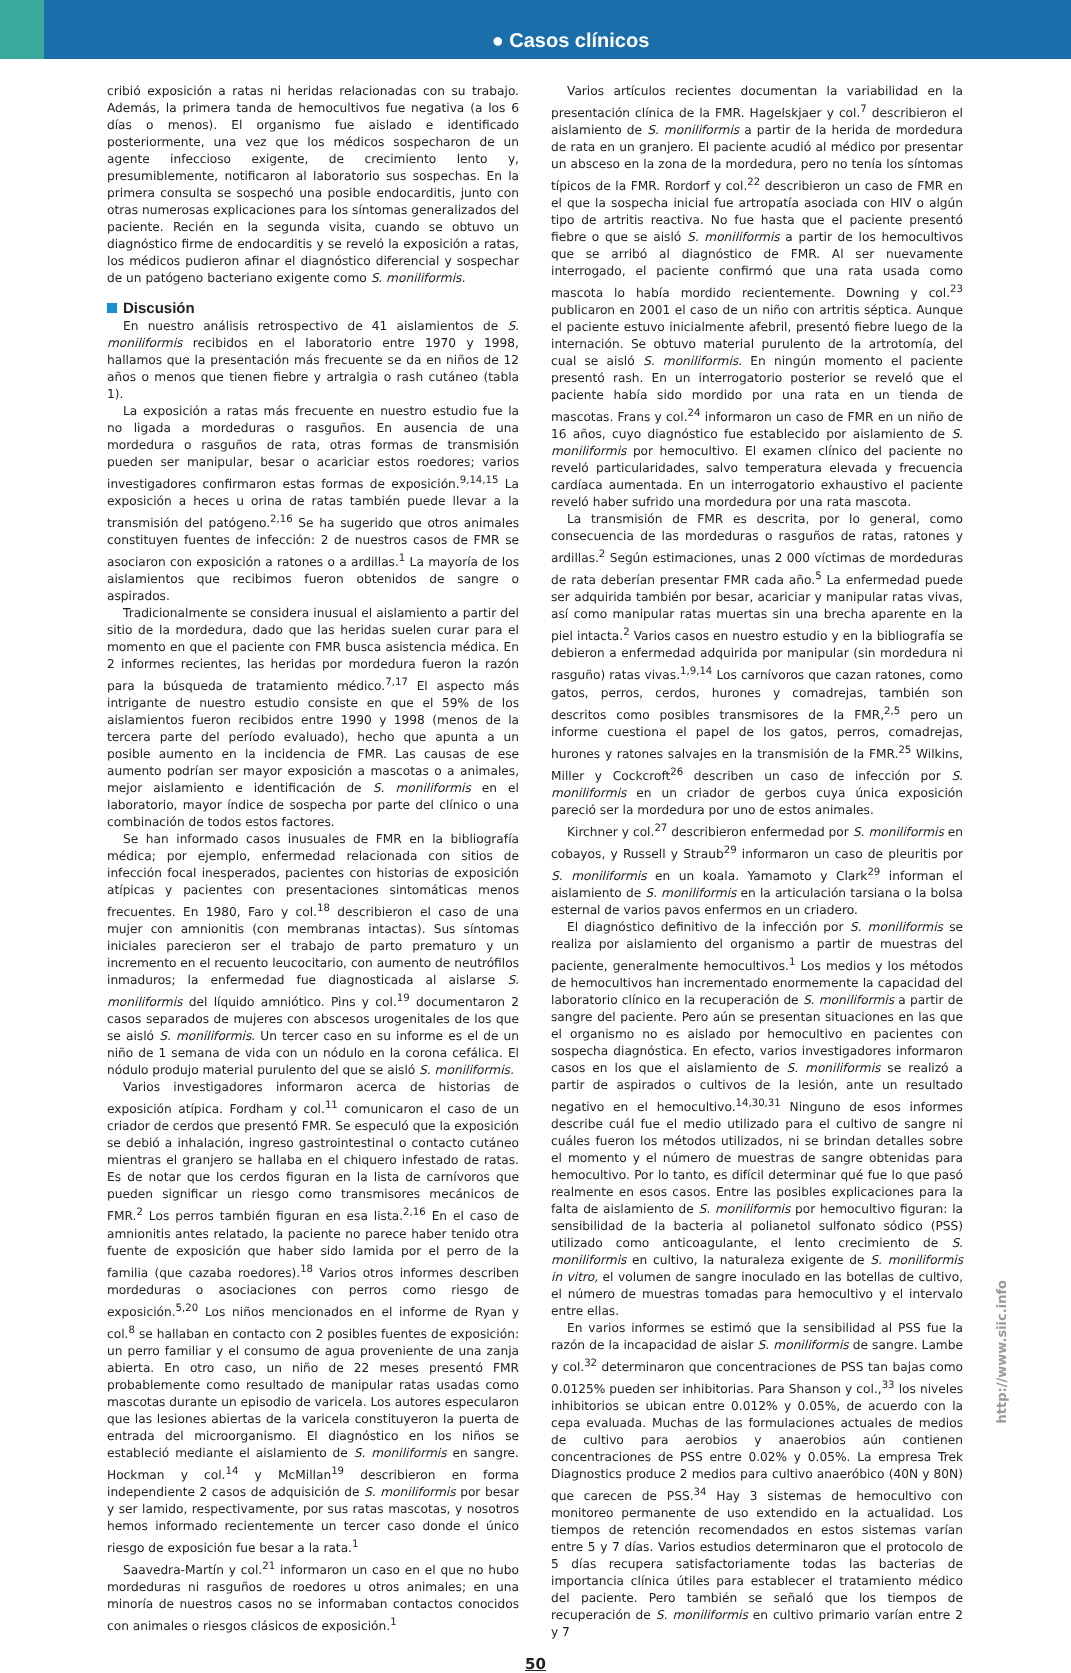● Casos clínicos
cribió exposición a ratas ni heridas relacionadas con su trabajo. Además, la primera tanda de hemocultivos fue negativa (a los 6 días o menos). El organismo fue aislado e identificado posteriormente, una vez que los médicos sospecharon de un agente infeccioso exigente, de crecimiento lento y, presumiblemente, notificaron al laboratorio sus sospechas. En la primera consulta se sospechó una posible endocarditis, junto con otras numerosas explicaciones para los síntomas generalizados del paciente. Recién en la segunda visita, cuando se obtuvo un diagnóstico firme de endocarditis y se reveló la exposición a ratas, los médicos pudieron afinar el diagnóstico diferencial y sospechar de un patógeno bacteriano exigente como S. moniliformis.
Discusión
En nuestro análisis retrospectivo de 41 aislamientos de S. moniliformis recibidos en el laboratorio entre 1970 y 1998, hallamos que la presentación más frecuente se da en niños de 12 años o menos que tienen fiebre y artralgia o rash cutáneo (tabla 1).
La exposición a ratas más frecuente en nuestro estudio fue la no ligada a mordeduras o rasguños. En ausencia de una mordedura o rasguños de rata, otras formas de transmisión pueden ser manipular, besar o acariciar estos roedores; varios investigadores confirmaron estas formas de exposición.<sup>9,14,15</sup> La exposición a heces u orina de ratas también puede llevar a la transmisión del patógeno.<sup>2,16</sup> Se ha sugerido que otros animales constituyen fuentes de infección: 2 de nuestros casos de FMR se asociaron con exposición a ratones o a ardillas.<sup>1</sup> La mayoría de los aislamientos que recibimos fueron obtenidos de sangre o aspirados.
Tradicionalmente se considera inusual el aislamiento a partir del sitio de la mordedura, dado que las heridas suelen curar para el momento en que el paciente con FMR busca asistencia médica. En 2 informes recientes, las heridas por mordedura fueron la razón para la búsqueda de tratamiento médico.<sup>7,17</sup> El aspecto más intrigante de nuestro estudio consiste en que el 59% de los aislamientos fueron recibidos entre 1990 y 1998 (menos de la tercera parte del período evaluado), hecho que apunta a un posible aumento en la incidencia de FMR. Las causas de ese aumento podrían ser mayor exposición a mascotas o a animales, mejor aislamiento e identificación de S. moniliformis en el laboratorio, mayor índice de sospecha por parte del clínico o una combinación de todos estos factores.
Se han informado casos inusuales de FMR en la bibliografía médica; por ejemplo, enfermedad relacionada con sitios de infección focal inesperados, pacientes con historias de exposición atípicas y pacientes con presentaciones sintomáticas menos frecuentes. En 1980, Faro y col.<sup>18</sup> describieron el caso de una mujer con amnionitis (con membranas intactas). Sus síntomas iniciales parecieron ser el trabajo de parto prematuro y un incremento en el recuento leucocitario, con aumento de neutrófilos inmaduros; la enfermedad fue diagnosticada al aislarse S. moniliformis del líquido amniótico. Pins y col.<sup>19</sup> documentaron 2 casos separados de mujeres con abscesos urogenitales de los que se aisló S. moniliformis. Un tercer caso en su informe es el de un niño de 1 semana de vida con un nódulo en la corona cefálica. El nódulo produjo material purulento del que se aisló S. moniliformis.
Varios investigadores informaron acerca de historias de exposición atípica. Fordham y col.<sup>11</sup> comunicaron el caso de un criador de cerdos que presentó FMR. Se especuló que la exposición se debió a inhalación, ingreso gastrointestinal o contacto cutáneo mientras el granjero se hallaba en el chiquero infestado de ratas. Es de notar que los cerdos figuran en la lista de carnívoros que pueden significar un riesgo como transmisores mecánicos de FMR.<sup>2</sup> Los perros también figuran en esa lista.<sup>2,16</sup> En el caso de amnionitis antes relatado, la paciente no parece haber tenido otra fuente de exposición que haber sido lamida por el perro de la familia (que cazaba roedores).<sup>18</sup> Varios otros informes describen mordeduras o asociaciones con perros como riesgo de exposición.<sup>5,20</sup> Los niños mencionados en el informe de Ryan y col.<sup>8</sup> se hallaban en contacto con 2 posibles fuentes de exposición: un perro familiar y el consumo de agua proveniente de una zanja abierta. En otro caso, un niño de 22 meses presentó FMR probablemente como resultado de manipular ratas usadas como mascotas durante un episodio de varicela. Los autores especularon que las lesiones abiertas de la varicela constituyeron la puerta de entrada del microorganismo. El diagnóstico en los niños se estableció mediante el aislamiento de S. moniliformis en sangre. Hockman y col.<sup>14</sup> y McMillan<sup>19</sup> describieron en forma independiente 2 casos de adquisición de S. moniliformis por besar y ser lamido, respectivamente, por sus ratas mascotas, y nosotros hemos informado recientemente un tercer caso donde el único riesgo de exposición fue besar a la rata.<sup>1</sup>
Saavedra-Martín y col.<sup>21</sup> informaron un caso en el que no hubo mordeduras ni rasguños de roedores u otros animales; en una minoría de nuestros casos no se informaban contactos conocidos con animales o riesgos clásicos de exposición.<sup>1</sup>
Varios artículos recientes documentan la variabilidad en la presentación clínica de la FMR. Hagelskjaer y col.<sup>7</sup> describieron el aislamiento de S. moniliformis a partir de la herida de mordedura de rata en un granjero. El paciente acudió al médico por presentar un absceso en la zona de la mordedura, pero no tenía los síntomas típicos de la FMR. Rordorf y col.<sup>22</sup> describieron un caso de FMR en el que la sospecha inicial fue artropatía asociada con HIV o algún tipo de artritis reactiva. No fue hasta que el paciente presentó fiebre o que se aisló S. moniliformis a partir de los hemocultivos que se arribó al diagnóstico de FMR. Al ser nuevamente interrogado, el paciente confirmó que una rata usada como mascota lo había mordido recientemente. Downing y col.<sup>23</sup> publicaron en 2001 el caso de un niño con artritis séptica. Aunque el paciente estuvo inicialmente afebril, presentó fiebre luego de la internación. Se obtuvo material purulento de la artrotomía, del cual se aisló S. moniliformis. En ningún momento el paciente presentó rash. En un interrogatorio posterior se reveló que el paciente había sido mordido por una rata en un tienda de mascotas. Frans y col.<sup>24</sup> informaron un caso de FMR en un niño de 16 años, cuyo diagnóstico fue establecido por aislamiento de S. moniliformis por hemocultivo. El examen clínico del paciente no reveló particularidades, salvo temperatura elevada y frecuencia cardíaca aumentada. En un interrogatorio exhaustivo el paciente reveló haber sufrido una mordedura por una rata mascota.
La transmisión de FMR es descrita, por lo general, como consecuencia de las mordeduras o rasguños de ratas, ratones y ardillas.<sup>2</sup> Según estimaciones, unas 2 000 víctimas de mordeduras de rata deberían presentar FMR cada año.<sup>5</sup> La enfermedad puede ser adquirida también por besar, acariciar y manipular ratas vivas, así como manipular ratas muertas sin una brecha aparente en la piel intacta.<sup>2</sup> Varios casos en nuestro estudio y en la bibliografía se debieron a enfermedad adquirida por manipular (sin mordedura ni rasguño) ratas vivas.<sup>1,9,14</sup> Los carnívoros que cazan ratones, como gatos, perros, cerdos, hurones y comadrejas, también son descritos como posibles transmisores de la FMR,<sup>2,5</sup> pero un informe cuestiona el papel de los gatos, perros, comadrejas, hurones y ratones salvajes en la transmisión de la FMR.<sup>25</sup> Wilkins, Miller y Cockcroft<sup>26</sup> describen un caso de infección por S. moniliformis en un criador de gerbos cuya única exposición pareció ser la mordedura por uno de estos animales.
Kirchner y col.<sup>27</sup> describieron enfermedad por S. moniliformis en cobayos, y Russell y Straub<sup>29</sup> informaron un caso de pleuritis por S. moniliformis en un koala. Yamamoto y Clark<sup>29</sup> informan el aislamiento de S. moniliformis en la articulación tarsiana o la bolsa esternal de varios pavos enfermos en un criadero.
El diagnóstico definitivo de la infección por S. moniliformis se realiza por aislamiento del organismo a partir de muestras del paciente, generalmente hemocultivos.<sup>1</sup> Los medios y los métodos de hemocultivos han incrementado enormemente la capacidad del laboratorio clínico en la recuperación de S. moniliformis a partir de sangre del paciente. Pero aún se presentan situaciones en las que el organismo no es aislado por hemocultivo en pacientes con sospecha diagnóstica. En efecto, varios investigadores informaron casos en los que el aislamiento de S. moniliformis se realizó a partir de aspirados o cultivos de la lesión, ante un resultado negativo en el hemocultivo.<sup>14,30,31</sup> Ninguno de esos informes describe cuál fue el medio utilizado para el cultivo de sangre ni cuáles fueron los métodos utilizados, ni se brindan detalles sobre el momento y el número de muestras de sangre obtenidas para hemocultivo. Por lo tanto, es difícil determinar qué fue lo que pasó realmente en esos casos. Entre las posibles explicaciones para la falta de aislamiento de S. moniliformis por hemocultivo figuran: la sensibilidad de la bacteria al polianetol sulfonato sódico (PSS) utilizado como anticoagulante, el lento crecimiento de S. moniliformis en cultivo, la naturaleza exigente de S. moniliformis in vitro, el volumen de sangre inoculado en las botellas de cultivo, el número de muestras tomadas para hemocultivo y el intervalo entre ellas.
En varios informes se estimó que la sensibilidad al PSS fue la razón de la incapacidad de aislar S. moniliformis de sangre. Lambe y col.<sup>32</sup> determinaron que concentraciones de PSS tan bajas como 0.0125% pueden ser inhibitorias. Para Shanson y col.,<sup>33</sup> los niveles inhibitorios se ubican entre 0.012% y 0.05%, de acuerdo con la cepa evaluada. Muchas de las formulaciones actuales de medios de cultivo para aerobios y anaerobios aún contienen concentraciones de PSS entre 0.02% y 0.05%. La empresa Trek Diagnostics produce 2 medios para cultivo anaeróbico (40N y 80N) que carecen de PSS.<sup>34</sup> Hay 3 sistemas de hemocultivo con monitoreo permanente de uso extendido en la actualidad. Los tiempos de retención recomendados en estos sistemas varían entre 5 y 7 días. Varios estudios determinaron que el protocolo de 5 días recupera satisfactoriamente todas las bacterias de importancia clínica útiles para establecer el tratamiento médico del paciente. Pero también se señaló que los tiempos de recuperación de S. moniliformis en cultivo primario varían entre 2 y 7
50
http://www.siic.info